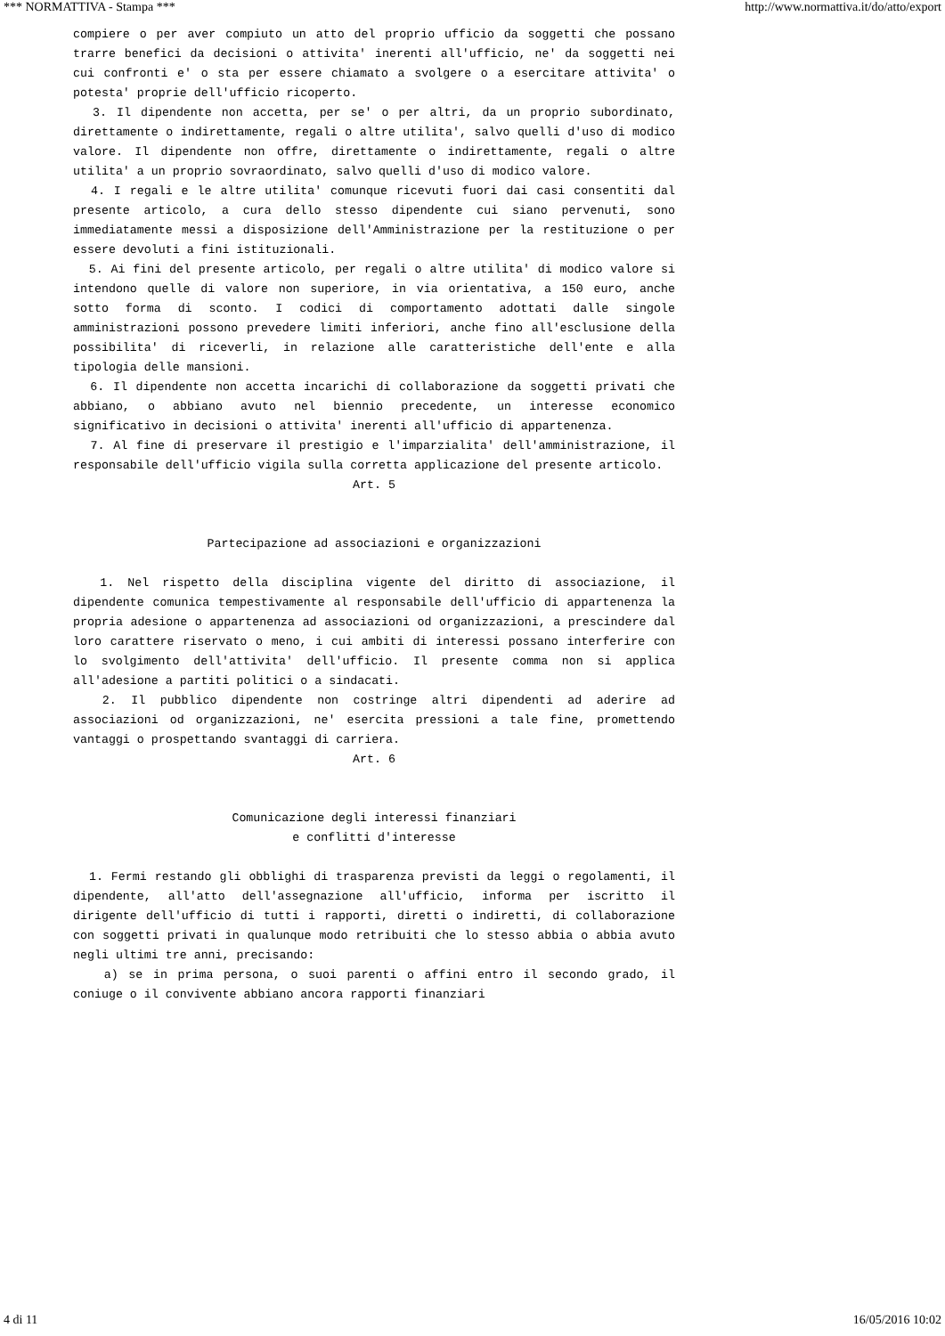*** NORMATTIVA - Stampa *** http://www.normattiva.it/do/atto/export
compiere o per aver compiuto un atto del proprio ufficio da soggetti che possano trarre benefici da decisioni o attivita' inerenti all'ufficio, ne' da soggetti nei cui confronti e' o sta per essere chiamato a svolgere o a esercitare attivita' o potesta' proprie dell'ufficio ricoperto.
3. Il dipendente non accetta, per se' o per altri, da un proprio subordinato, direttamente o indirettamente, regali o altre utilita', salvo quelli d'uso di modico valore. Il dipendente non offre, direttamente o indirettamente, regali o altre utilita' a un proprio sovraordinato, salvo quelli d'uso di modico valore.
4. I regali e le altre utilita' comunque ricevuti fuori dai casi consentiti dal presente articolo, a cura dello stesso dipendente cui siano pervenuti, sono immediatamente messi a disposizione dell'Amministrazione per la restituzione o per essere devoluti a fini istituzionali.
5. Ai fini del presente articolo, per regali o altre utilita' di modico valore si intendono quelle di valore non superiore, in via orientativa, a 150 euro, anche sotto forma di sconto. I codici di comportamento adottati dalle singole amministrazioni possono prevedere limiti inferiori, anche fino all'esclusione della possibilita' di riceverli, in relazione alle caratteristiche dell'ente e alla tipologia delle mansioni.
6. Il dipendente non accetta incarichi di collaborazione da soggetti privati che abbiano, o abbiano avuto nel biennio precedente, un interesse economico significativo in decisioni o attivita' inerenti all'ufficio di appartenenza.
7. Al fine di preservare il prestigio e l'imparzialita' dell'amministrazione, il responsabile dell'ufficio vigila sulla corretta applicazione del presente articolo.
Art. 5
Partecipazione ad associazioni e organizzazioni
1. Nel rispetto della disciplina vigente del diritto di associazione, il dipendente comunica tempestivamente al responsabile dell'ufficio di appartenenza la propria adesione o appartenenza ad associazioni od organizzazioni, a prescindere dal loro carattere riservato o meno, i cui ambiti di interessi possano interferire con lo svolgimento dell'attivita' dell'ufficio. Il presente comma non si applica all'adesione a partiti politici o a sindacati.
2. Il pubblico dipendente non costringe altri dipendenti ad aderire ad associazioni od organizzazioni, ne' esercita pressioni a tale fine, promettendo vantaggi o prospettando svantaggi di carriera.
Art. 6
Comunicazione degli interessi finanziari
e conflitti d'interesse
1. Fermi restando gli obblighi di trasparenza previsti da leggi o regolamenti, il dipendente, all'atto dell'assegnazione all'ufficio, informa per iscritto il dirigente dell'ufficio di tutti i rapporti, diretti o indiretti, di collaborazione con soggetti privati in qualunque modo retribuiti che lo stesso abbia o abbia avuto negli ultimi tre anni, precisando:
a) se in prima persona, o suoi parenti o affini entro il secondo grado, il coniuge o il convivente abbiano ancora rapporti finanziari
4 di 11 16/05/2016 10:02